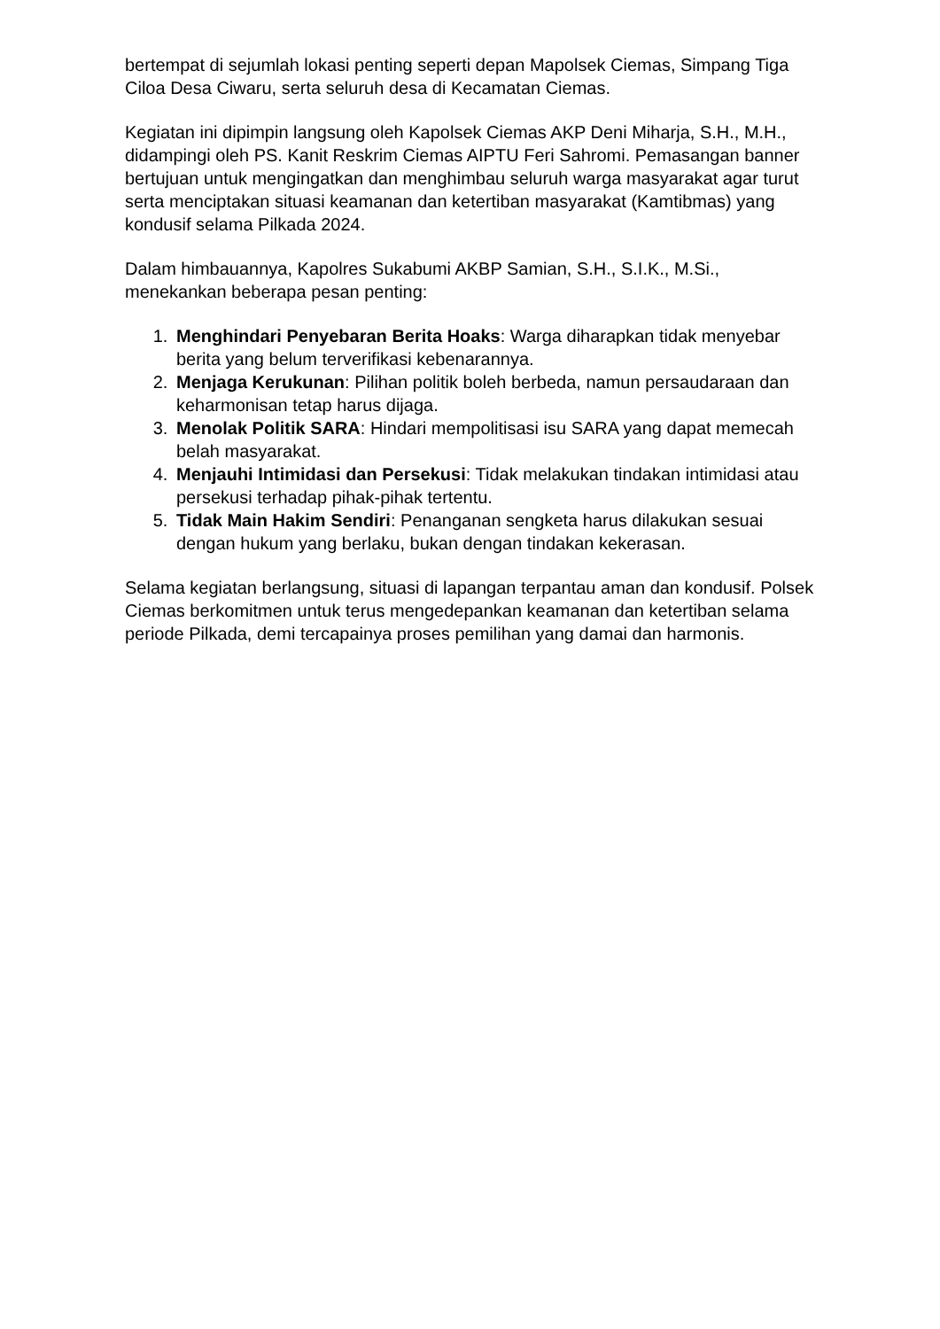bertempat di sejumlah lokasi penting seperti depan Mapolsek Ciemas, Simpang Tiga Ciloa Desa Ciwaru, serta seluruh desa di Kecamatan Ciemas.
Kegiatan ini dipimpin langsung oleh Kapolsek Ciemas AKP Deni Miharja, S.H., M.H., didampingi oleh PS. Kanit Reskrim Ciemas AIPTU Feri Sahromi. Pemasangan banner bertujuan untuk mengingatkan dan menghimbau seluruh warga masyarakat agar turut serta menciptakan situasi keamanan dan ketertiban masyarakat (Kamtibmas) yang kondusif selama Pilkada 2024.
Dalam himbauannya, Kapolres Sukabumi AKBP Samian, S.H., S.I.K., M.Si., menekankan beberapa pesan penting:
1. Menghindari Penyebaran Berita Hoaks: Warga diharapkan tidak menyebar berita yang belum terverifikasi kebenarannya.
2. Menjaga Kerukunan: Pilihan politik boleh berbeda, namun persaudaraan dan keharmonisan tetap harus dijaga.
3. Menolak Politik SARA: Hindari mempolitisasi isu SARA yang dapat memecah belah masyarakat.
4. Menjauhi Intimidasi dan Persekusi: Tidak melakukan tindakan intimidasi atau persekusi terhadap pihak-pihak tertentu.
5. Tidak Main Hakim Sendiri: Penanganan sengketa harus dilakukan sesuai dengan hukum yang berlaku, bukan dengan tindakan kekerasan.
Selama kegiatan berlangsung, situasi di lapangan terpantau aman dan kondusif. Polsek Ciemas berkomitmen untuk terus mengedepankan keamanan dan ketertiban selama periode Pilkada, demi tercapainya proses pemilihan yang damai dan harmonis.